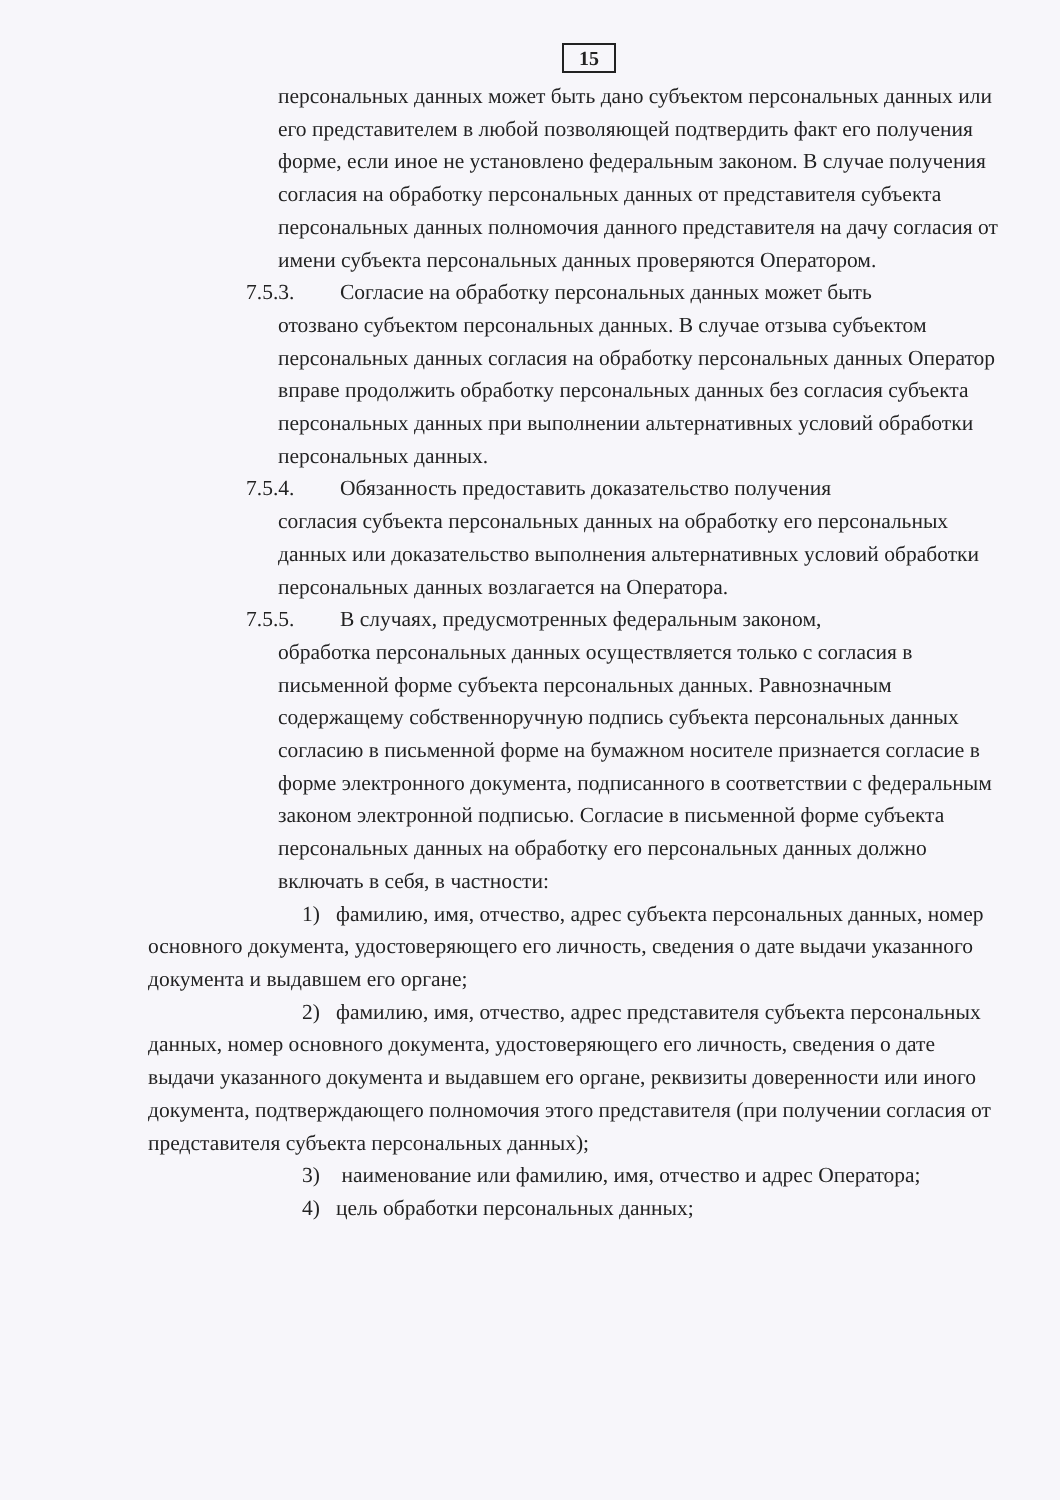15
персональных данных может быть дано субъектом персональных данных или его представителем в любой позволяющей подтвердить факт его получения форме, если иное не установлено федеральным законом. В случае получения согласия на обработку персональных данных от представителя субъекта персональных данных полномочия данного представителя на дачу согласия от имени субъекта персональных данных проверяются Оператором.
7.5.3. Согласие на обработку персональных данных может быть
отозвано субъектом персональных данных. В случае отзыва субъектом персональных данных согласия на обработку персональных данных Оператор вправе продолжить обработку персональных данных без согласия субъекта персональных данных при выполнении альтернативных условий обработки персональных данных.
7.5.4. Обязанность предоставить доказательство получения
согласия субъекта персональных данных на обработку его персональных данных или доказательство выполнения альтернативных условий обработки персональных данных возлагается на Оператора.
7.5.5. В случаях, предусмотренных федеральным законом,
обработка персональных данных осуществляется только с согласия в письменной форме субъекта персональных данных. Равнозначным содержащему собственноручную подпись субъекта персональных данных согласию в письменной форме на бумажном носителе признается согласие в форме электронного документа, подписанного в соответствии с федеральным законом электронной подписью. Согласие в письменной форме субъекта персональных данных на обработку его персональных данных должно включать в себя, в частности:
1) фамилию, имя, отчество, адрес субъекта персональных данных, номер основного документа, удостоверяющего его личность, сведения о дате выдачи указанного документа и выдавшем его органе;
2) фамилию, имя, отчество, адрес представителя субъекта персональных данных, номер основного документа, удостоверяющего его личность, сведения о дате выдачи указанного документа и выдавшем его органе, реквизиты доверенности или иного документа, подтверждающего полномочия этого представителя (при получении согласия от представителя субъекта персональных данных);
3) наименование или фамилию, имя, отчество и адрес Оператора;
4) цель обработки персональных данных;